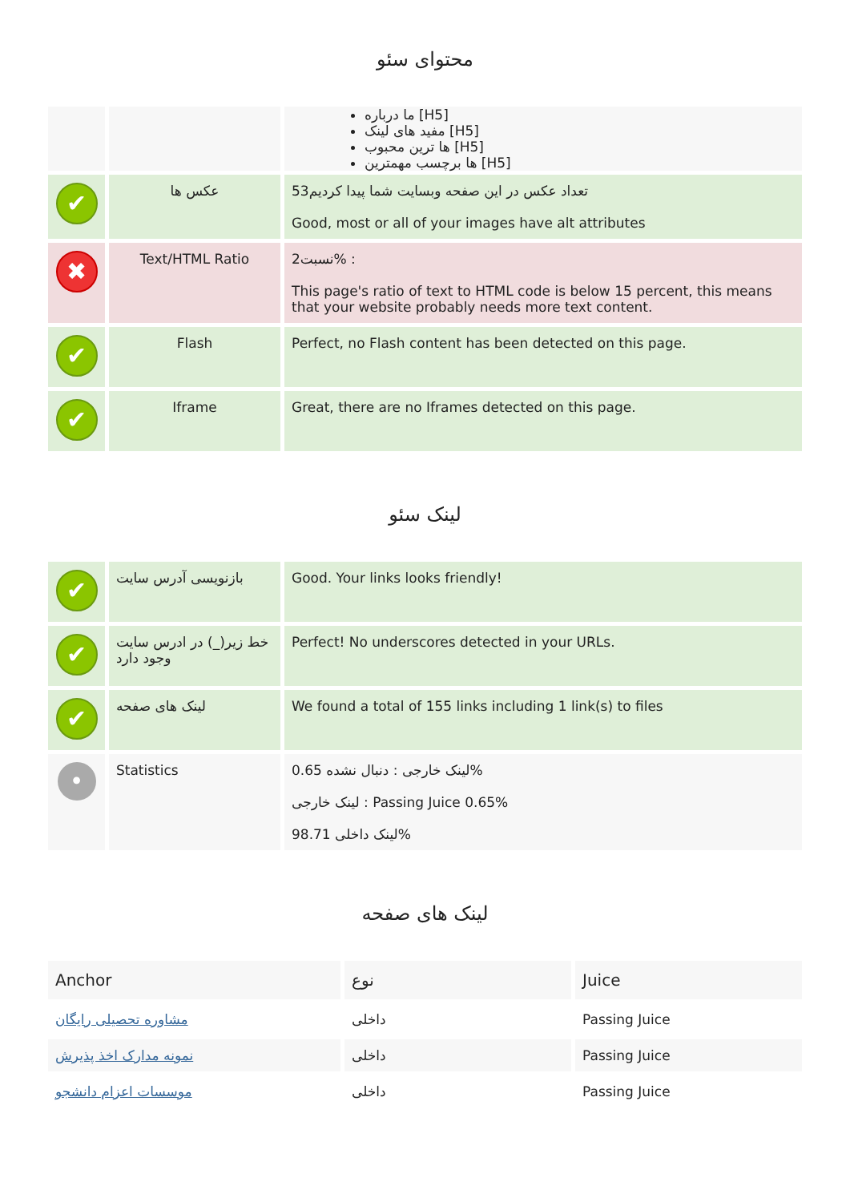محتوای سئو
| | | ما درباره [H5] مفید های لینک [H5] ها ترین محبوب [H5] ها برچسب مهمترین [H5] |
| ✔ | عکس ها | تعداد عکس در این صفحه وبسایت شما پیدا کردیم53 Good, most or all of your images have alt attributes |
| ✖ | Text/HTML Ratio | نسبت2% : This page's ratio of text to HTML code is below 15 percent, this means that your website probably needs more text content. |
| ✔ | Flash | Perfect, no Flash content has been detected on this page. |
| ✔ | Iframe | Great, there are no Iframes detected on this page. |
لینک سئو
| ✔ | بازنویسی آدرس سایت | Good. Your links looks friendly! |
| ✔ | خط زیر(_) در ادرس سایت وجود دارد | Perfect! No underscores detected in your URLs. |
| ✔ | لینک های صفحه | We found a total of 155 links including 1 link(s) to files |
| • | Statistics | لینک خارجی : دنبال نشده 0.65% لینک خارجی : Passing Juice 0.65% لینک داخلی 98.71% |
لینک های صفحه
| Anchor | نوع | Juice |
| --- | --- | --- |
| مشاوره تحصیلی رایگان | داخلی | Passing Juice |
| نمونه مدارک اخذ پذیرش | داخلی | Passing Juice |
| موسسات اعزام دانشجو | داخلی | Passing Juice |